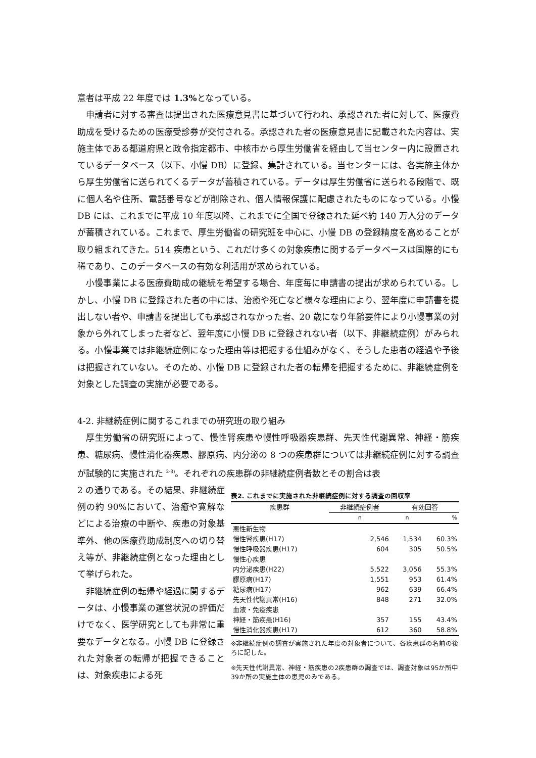意者は平成 22 年度では 1.3% となっている。
申請者に対する審査は提出された医療意見書に基づいて行われ、承認された者に対して、医療費助成を受けるための医療受診券が交付される。承認された者の医療意見書に記載された内容は、実施主体である都道府県と政令指定都市、中核市から厚生労働省を経由して当センター内に設置されているデータベース（以下、小慢 DB）に登録、集計されている。当センターには、各実施主体から厚生労働省に送られてくるデータが蓄積されている。データは厚生労働省に送られる段階で、既に個人名や住所、電話番号などが削除され、個人情報保護に配慮されたものになっている。小慢 DB には、これまでに平成 10 年度以降、これまでに全国で登録された延べ約 140 万人分のデータが蓄積されている。これまで、厚生労働省の研究班を中心に、小慢 DB の登録精度を高めることが取り組まれてきた。514 疾患という、これだけ多くの対象疾患に関するデータベースは国際的にも稀であり、このデータベースの有効な利活用が求められている。
小慢事業による医療費助成の継続を希望する場合、年度毎に申請書の提出が求められている。しかし、小慢 DB に登録された者の中には、治癒や死亡など様々な理由により、翌年度に申請書を提出しない者や、申請書を提出しても承認されなかった者、20 歳になり年齢要件により小慢事業の対象から外れてしまった者など、翌年度に小慢 DB に登録されない者（以下、非継続症例）がみられる。小慢事業では非継続症例になった理由等は把握する仕組みがなく、そうした患者の経過や予後は把握されていない。そのため、小慢 DB に登録された者の転帰を把握するために、非継続症例を対象とした調査の実施が必要である。
4-2. 非継続症例に関するこれまでの研究班の取り組み
厚生労働省の研究班によって、慢性腎疾患や慢性呼吸器疾患群、先天性代謝異常、神経・筋疾患、糖尿病、慢性消化器疾患、膠原病、内分泌の 8 つの疾患群については非継続症例に対する調査が試験的に実施された <sup>2-8)</sup>。それぞれの疾患群の非継続症例者数とその割合は表
2 の通りである。その結果、非継続症例の約 90%において、治癒や寛解などによる治療の中断や、疾患の対象基準外、他の医療費助成制度への切り替え等が、非継続症例となった理由として挙げられた。
非継続症例の転帰や経過に関するデータは、小慢事業の運営状況の評価だけでなく、医学研究としても非常に重要なデータとなる。小慢 DB に登録された対象者の転帰が把握できることは、対象疾患による死
表2. これまでに実施された非継続症例に対する調査の回収率
| 疾患群 | 非継続症例者 | 有効回答 | |
| --- | --- | --- | --- |
| | n | n | % |
| 悪性新生物 | | | |
| 慢性腎疾患(H17) | 2,546 | 1,534 | 60.3% |
| 慢性呼吸器疾患(H17) | 604 | 305 | 50.5% |
| 慢性心疾患 | | | |
| 内分泌疾患(H22) | 5,522 | 3,056 | 55.3% |
| 膠原病(H17) | 1,551 | 953 | 61.4% |
| 糖尿病(H17) | 962 | 639 | 66.4% |
| 先天性代謝異常(H16) | 848 | 271 | 32.0% |
| 血液・免疫疾患 | | | |
| 神経・筋疾患(H16) | 357 | 155 | 43.4% |
| 慢性消化器疾患(H17) | 612 | 360 | 58.8% |
※非継続症例の調査が実施された年度の対象者について、各疾患群の名前の後ろに記した。
※先天性代謝異常、神経・筋疾患の2疾患群の調査では、調査対象は95か所中39か所の実施主体の患児のみである。